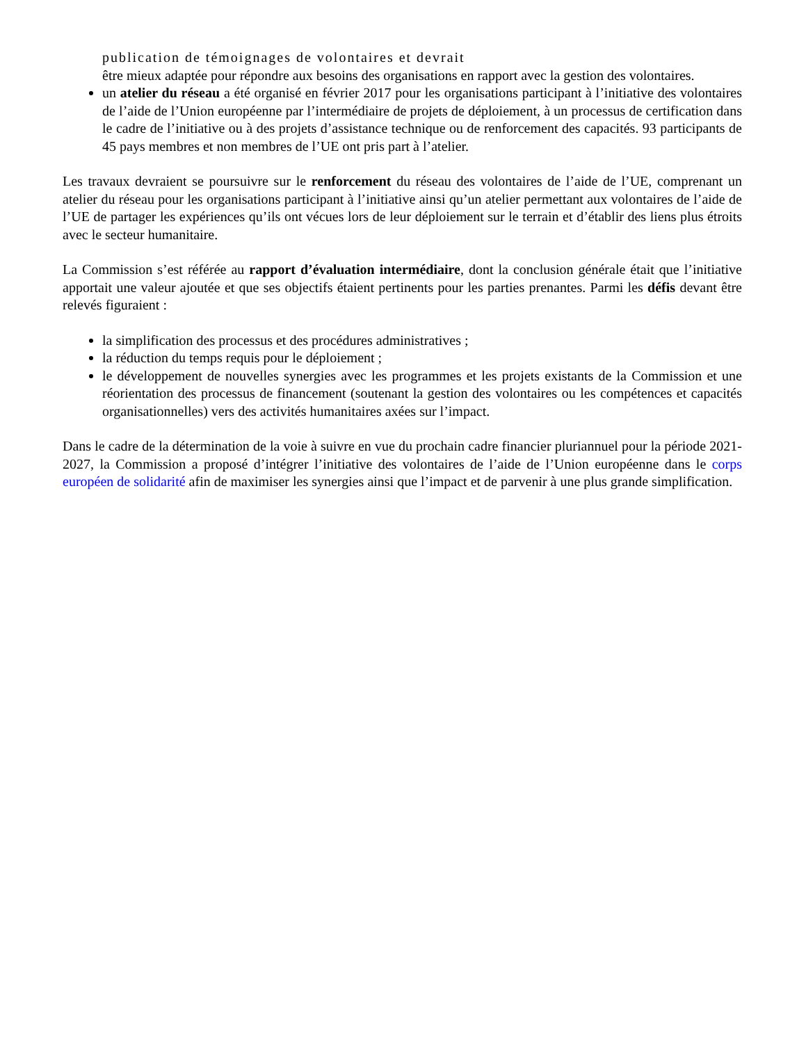publication de témoignages de volontaires et devrait
être mieux adaptée pour répondre aux besoins des organisations en rapport avec la gestion des volontaires.
un atelier du réseau a été organisé en février 2017 pour les organisations participant à l’initiative des volontaires de l’aide de l’Union européenne par l’intermédiaire de projets de déploiement, à un processus de certification dans le cadre de l’initiative ou à des projets d’assistance technique ou de renforcement des capacités. 93 participants de 45 pays membres et non membres de l’UE ont pris part à l’atelier.
Les travaux devraient se poursuivre sur le renforcement du réseau des volontaires de l’aide de l’UE, comprenant un atelier du réseau pour les organisations participant à l’initiative ainsi qu’un atelier permettant aux volontaires de l’aide de l’UE de partager les expériences qu’ils ont vécues lors de leur déploiement sur le terrain et d’établir des liens plus étroits avec le secteur humanitaire.
La Commission s’est référée au rapport d’évaluation intermédiaire, dont la conclusion générale était que l’initiative apportait une valeur ajoutée et que ses objectifs étaient pertinents pour les parties prenantes. Parmi les défis devant être relevés figuraient :
la simplification des processus et des procédures administratives ;
la réduction du temps requis pour le déploiement ;
le développement de nouvelles synergies avec les programmes et les projets existants de la Commission et une réorientation des processus de financement (soutenant la gestion des volontaires ou les compétences et capacités organisationnelles) vers des activités humanitaires axées sur l’impact.
Dans le cadre de la détermination de la voie à suivre en vue du prochain cadre financier pluriannuel pour la période 2021-2027, la Commission a proposé d’intégrer l’initiative des volontaires de l’aide de l’Union européenne dans le corps européen de solidarité afin de maximiser les synergies ainsi que l’impact et de parvenir à une plus grande simplification.